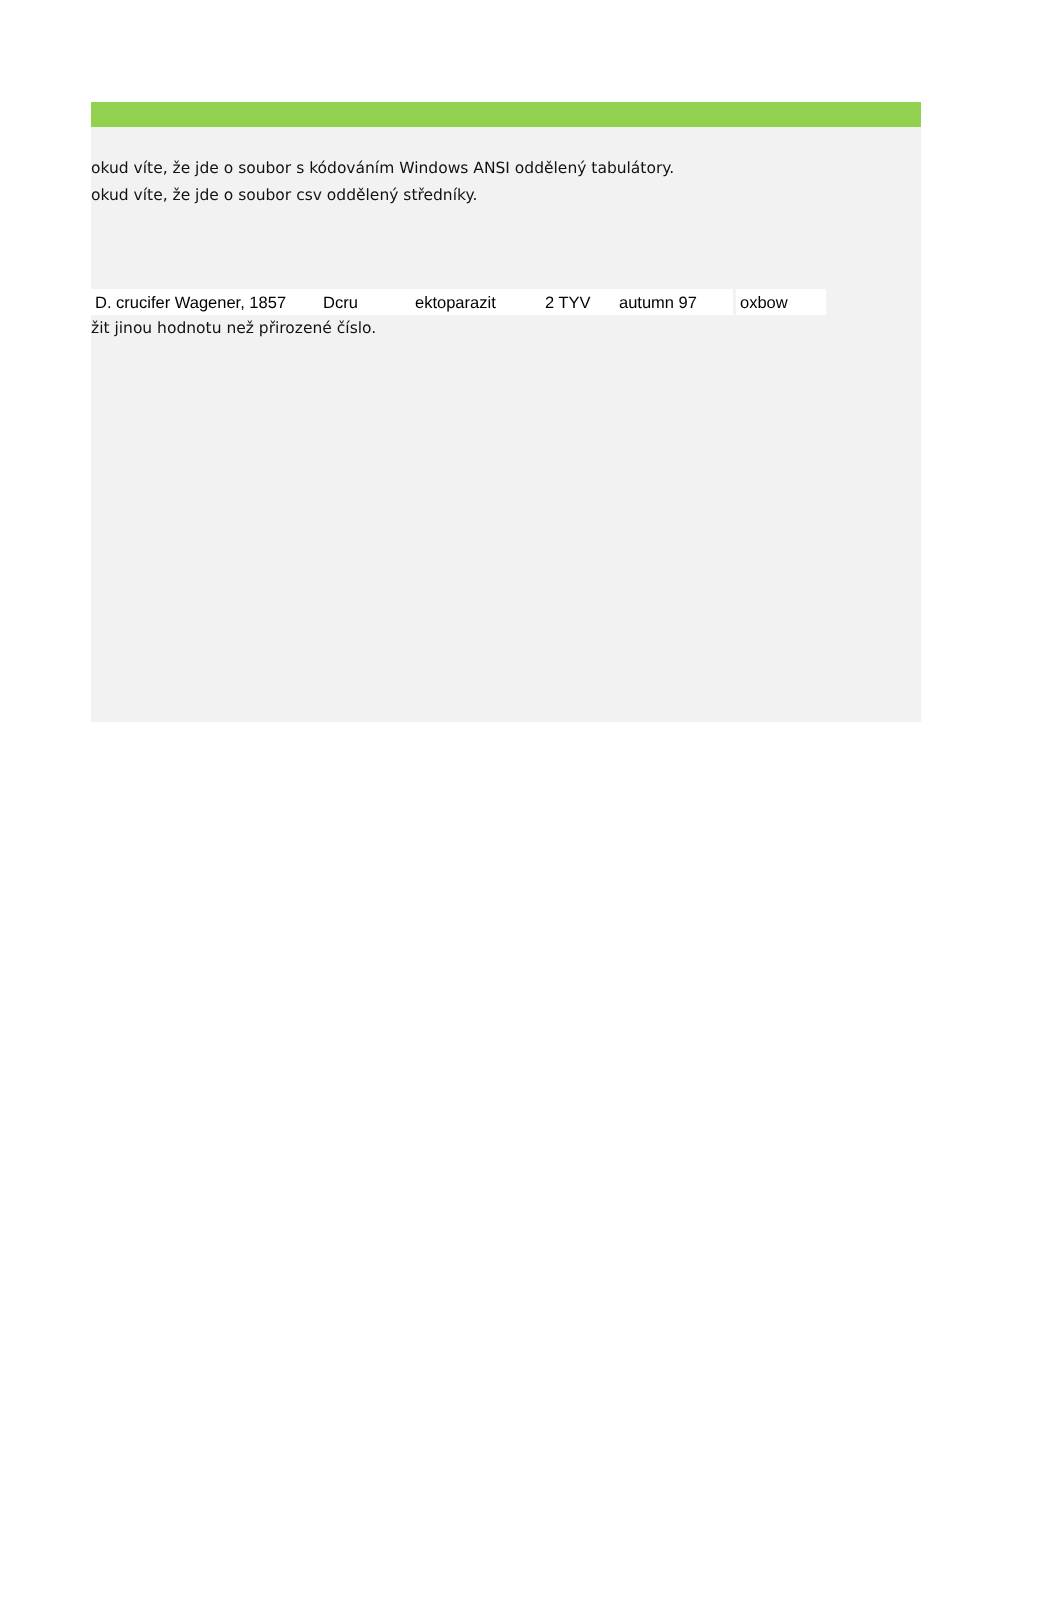okud víte, že jde o soubor s kódováním Windows ANSI oddělený tabulátory.
okud víte, že jde o soubor csv oddělený středníky.
| D. crucifer Wagener, 1857 | Dcru | ektoparazit | 2 TYV | autumn 97 | oxbow |
žit jinou hodnotu než přirozené číslo.